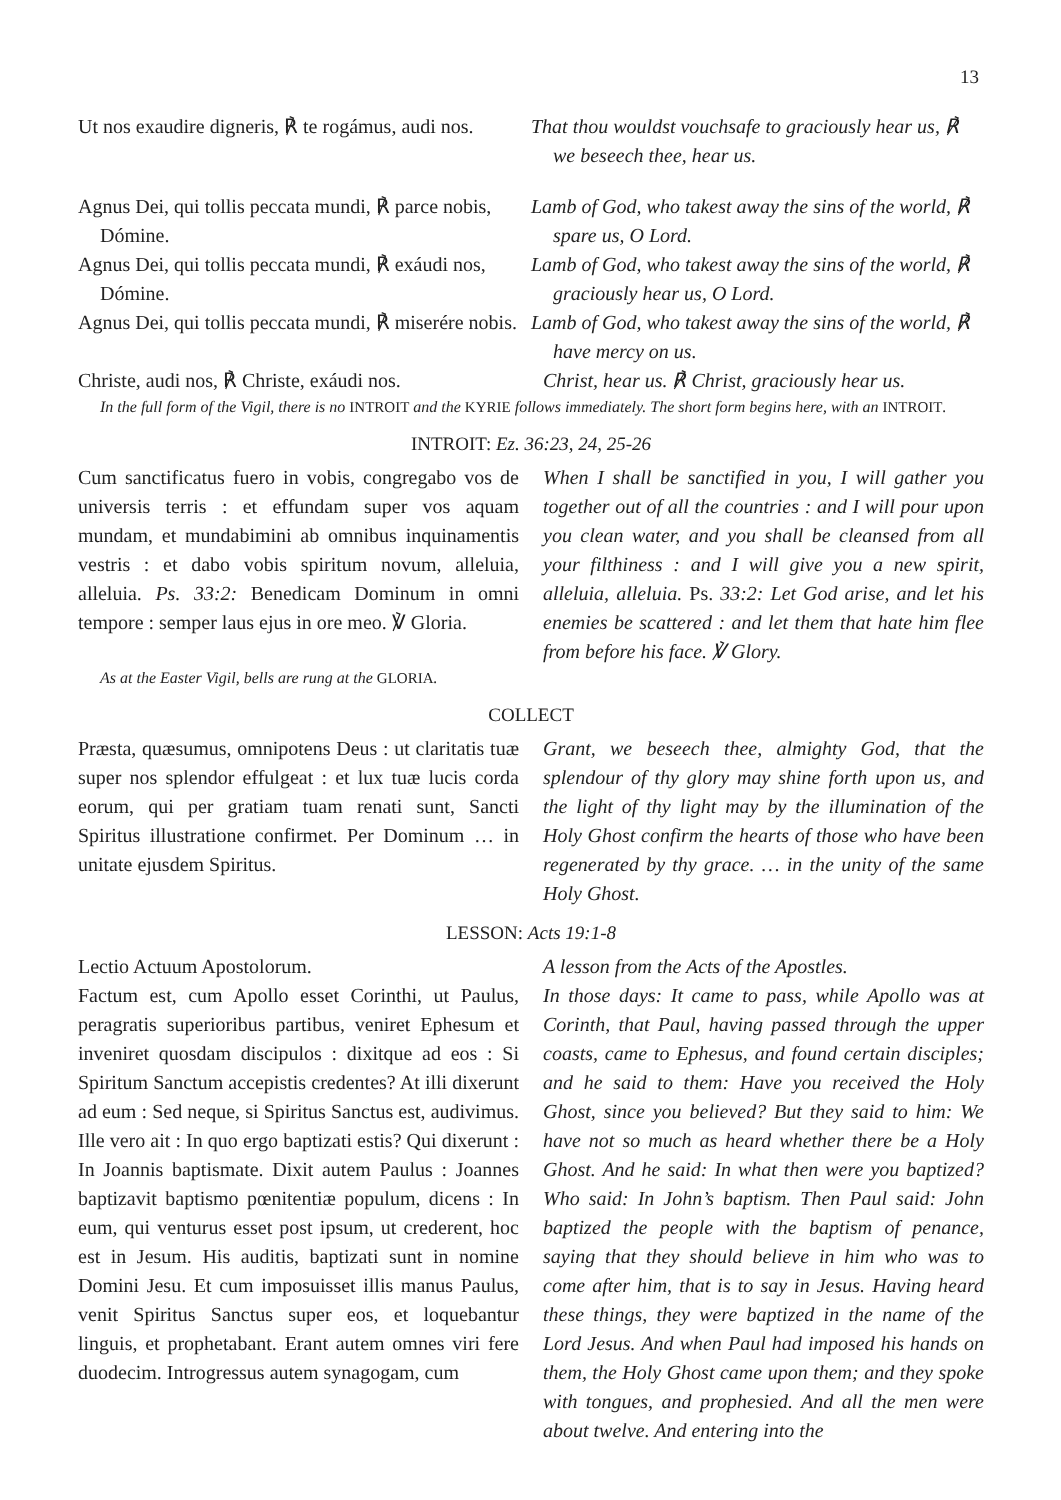13
Ut nos exaudire digneris, ℟ te rogámus, audi nos.
That thou wouldst vouchsafe to graciously hear us, ℟ we beseech thee, hear us.
Agnus Dei, qui tollis peccata mundi, ℟ parce nobis, Dómine.
Lamb of God, who takest away the sins of the world, ℟ spare us, O Lord.
Agnus Dei, qui tollis peccata mundi, ℟ exáudi nos, Dómine.
Lamb of God, who takest away the sins of the world, ℟ graciously hear us, O Lord.
Agnus Dei, qui tollis peccata mundi, ℟ miserére nobis.
Lamb of God, who takest away the sins of the world, ℟ have mercy on us.
Christe, audi nos, ℟ Christe, exáudi nos.
Christ, hear us. ℟ Christ, graciously hear us.
In the full form of the Vigil, there is no INTROIT and the KYRIE follows immediately. The short form begins here, with an INTROIT.
INTROIT: Ez. 36:23, 24, 25-26
Cum sanctificatus fuero in vobis, congregabo vos de universis terris : et effundam super vos aquam mundam, et mundabimini ab omnibus inquinamentis vestris : et dabo vobis spiritum novum, alleluia, alleluia. Ps. 33:2: Benedicam Dominum in omni tempore : semper laus ejus in ore meo. ℣ Gloria.
When I shall be sanctified in you, I will gather you together out of all the countries : and I will pour upon you clean water, and you shall be cleansed from all your filthiness : and I will give you a new spirit, alleluia, alleluia. Ps. 33:2: Let God arise, and let his enemies be scattered : and let them that hate him flee from before his face. ℣ Glory.
As at the Easter Vigil, bells are rung at the GLORIA.
COLLECT
Præsta, quæsumus, omnipotens Deus : ut claritatis tuæ super nos splendor effulgeat : et lux tuæ lucis corda eorum, qui per gratiam tuam renati sunt, Sancti Spiritus illustratione confirmet. Per Dominum … in unitate ejusdem Spiritus.
Grant, we beseech thee, almighty God, that the splendour of thy glory may shine forth upon us, and the light of thy light may by the illumination of the Holy Ghost confirm the hearts of those who have been regenerated by thy grace. … in the unity of the same Holy Ghost.
LESSON: Acts 19:1-8
Lectio Actuum Apostolorum.
Factum est, cum Apollo esset Corinthi, ut Paulus, peragratis superioribus partibus, veniret Ephesum et inveniret quosdam discipulos : dixitque ad eos : Si Spiritum Sanctum accepistis credentes? At illi dixerunt ad eum : Sed neque, si Spiritus Sanctus est, audivimus. Ille vero ait : In quo ergo baptizati estis? Qui dixerunt : In Joannis baptismate. Dixit autem Paulus : Joannes baptizavit baptismo pœnitentiæ populum, dicens : In eum, qui venturus esset post ipsum, ut crederent, hoc est in Jesum. His auditis, baptizati sunt in nomine Domini Jesu. Et cum imposuisset illis manus Paulus, venit Spiritus Sanctus super eos, et loquebantur linguis, et prophetabant. Erant autem omnes viri fere duodecim. Introgressus autem synagogam, cum
A lesson from the Acts of the Apostles.
In those days: It came to pass, while Apollo was at Corinth, that Paul, having passed through the upper coasts, came to Ephesus, and found certain disciples; and he said to them: Have you received the Holy Ghost, since you believed? But they said to him: We have not so much as heard whether there be a Holy Ghost. And he said: In what then were you baptized? Who said: In John’s baptism. Then Paul said: John baptized the people with the baptism of penance, saying that they should believe in him who was to come after him, that is to say in Jesus. Having heard these things, they were baptized in the name of the Lord Jesus. And when Paul had imposed his hands on them, the Holy Ghost came upon them; and they spoke with tongues, and prophesied. And all the men were about twelve. And entering into the